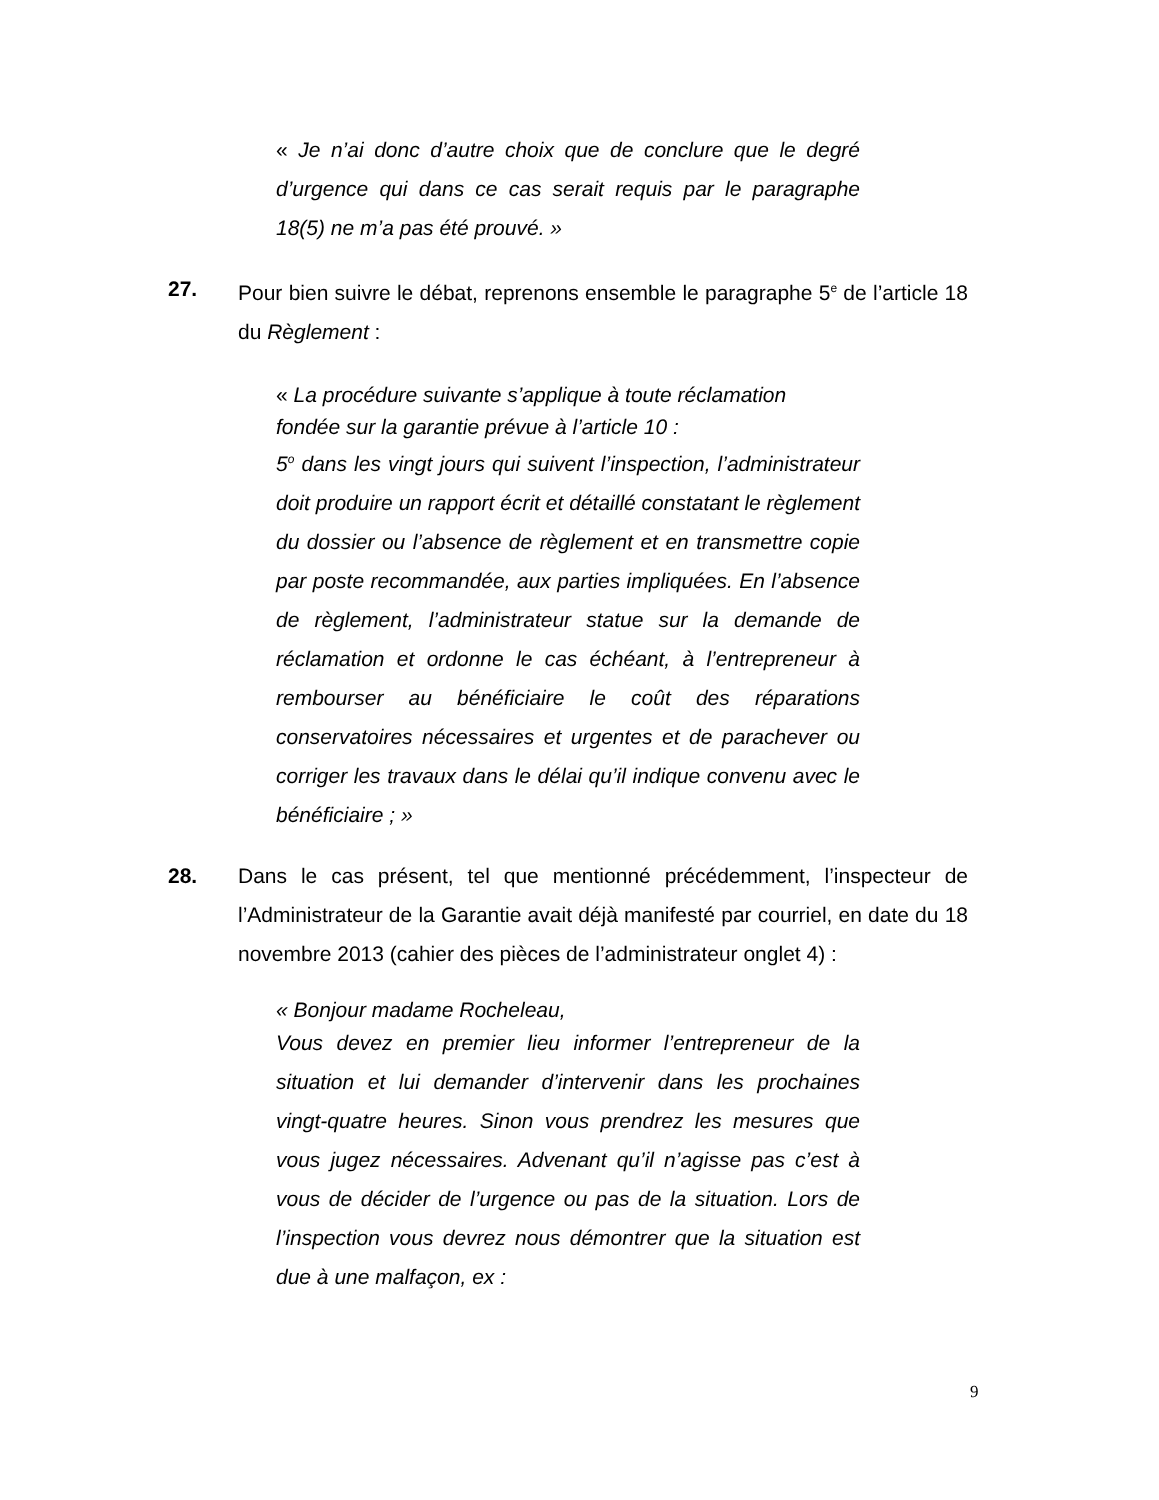« Je n’ai donc d’autre choix que de conclure que le degré d’urgence qui dans ce cas serait requis par le paragraphe 18(5) ne m’a pas été prouvé. »
27. Pour bien suivre le débat, reprenons ensemble le paragraphe 5<sup>e</sup> de l’article 18 du Règlement :
« La procédure suivante s’applique à toute réclamation
fondée sur la garantie prévue à l’article 10 :
5<sup>o</sup> dans les vingt jours qui suivent l’inspection, l’administrateur doit produire un rapport écrit et détaillé constatant le règlement du dossier ou l’absence de règlement et en transmettre copie par poste recommandée, aux parties impliquées. En l’absence de règlement, l’administrateur statue sur la demande de réclamation et ordonne le cas échéant, à l’entrepreneur à rembourser au bénéficiaire le coût des réparations conservatoires nécessaires et urgentes et de parachever ou corriger les travaux dans le délai qu’il indique convenu avec le bénéficiaire ; »
28. Dans le cas présent, tel que mentionné précédemment, l’inspecteur de l’Administrateur de la Garantie avait déjà manifesté par courriel, en date du 18 novembre 2013 (cahier des pièces de l’administrateur onglet 4) :
« Bonjour madame Rocheleau,
Vous devez en premier lieu informer l’entrepreneur de la situation et lui demander d’intervenir dans les prochaines vingt-quatre heures. Sinon vous prendrez les mesures que vous jugez nécessaires. Advenant qu’il n’agisse pas c’est à vous de décider de l’urgence ou pas de la situation. Lors de l’inspection vous devrez nous démontrer que la situation est due à une malfaçon, ex :
9